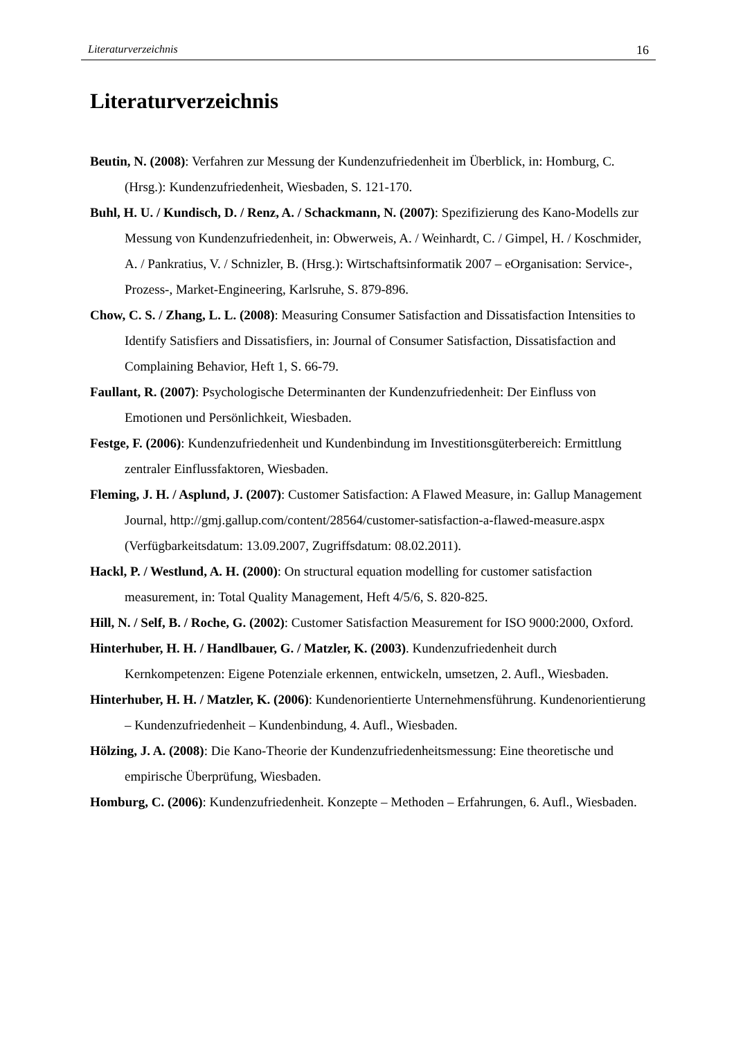Literaturverzeichnis 16
Literaturverzeichnis
Beutin, N. (2008): Verfahren zur Messung der Kundenzufriedenheit im Überblick, in: Homburg, C. (Hrsg.): Kundenzufriedenheit, Wiesbaden, S. 121-170.
Buhl, H. U. / Kundisch, D. / Renz, A. / Schackmann, N. (2007): Spezifizierung des Kano-Modells zur Messung von Kundenzufriedenheit, in: Obwerweis, A. / Weinhardt, C. / Gimpel, H. / Koschmider, A. / Pankratius, V. / Schnizler, B. (Hrsg.): Wirtschaftsinformatik 2007 – eOrganisation: Service-, Prozess-, Market-Engineering, Karlsruhe, S. 879-896.
Chow, C. S. / Zhang, L. L. (2008): Measuring Consumer Satisfaction and Dissatisfaction Intensities to Identify Satisfiers and Dissatisfiers, in: Journal of Consumer Satisfaction, Dissatisfaction and Complaining Behavior, Heft 1, S. 66-79.
Faullant, R. (2007): Psychologische Determinanten der Kundenzufriedenheit: Der Einfluss von Emotionen und Persönlichkeit, Wiesbaden.
Festge, F. (2006): Kundenzufriedenheit und Kundenbindung im Investitionsgüterbereich: Ermittlung zentraler Einflussfaktoren, Wiesbaden.
Fleming, J. H. / Asplund, J. (2007): Customer Satisfaction: A Flawed Measure, in: Gallup Management Journal, http://gmj.gallup.com/content/28564/customer-satisfaction-a-flawed-measure.aspx (Verfügbarkeitsdatum: 13.09.2007, Zugriffsdatum: 08.02.2011).
Hackl, P. / Westlund, A. H. (2000): On structural equation modelling for customer satisfaction measurement, in: Total Quality Management, Heft 4/5/6, S. 820-825.
Hill, N. / Self, B. / Roche, G. (2002): Customer Satisfaction Measurement for ISO 9000:2000, Oxford.
Hinterhuber, H. H. / Handlbauer, G. / Matzler, K. (2003). Kundenzufriedenheit durch Kernkompetenzen: Eigene Potenziale erkennen, entwickeln, umsetzen, 2. Aufl., Wiesbaden.
Hinterhuber, H. H. / Matzler, K. (2006): Kundenorientierte Unternehmensführung. Kundenorientierung – Kundenzufriedenheit – Kundenbindung, 4. Aufl., Wiesbaden.
Hölzing, J. A. (2008): Die Kano-Theorie der Kundenzufriedenheitsmessung: Eine theoretische und empirische Überprüfung, Wiesbaden.
Homburg, C. (2006): Kundenzufriedenheit. Konzepte – Methoden – Erfahrungen, 6. Aufl., Wiesbaden.